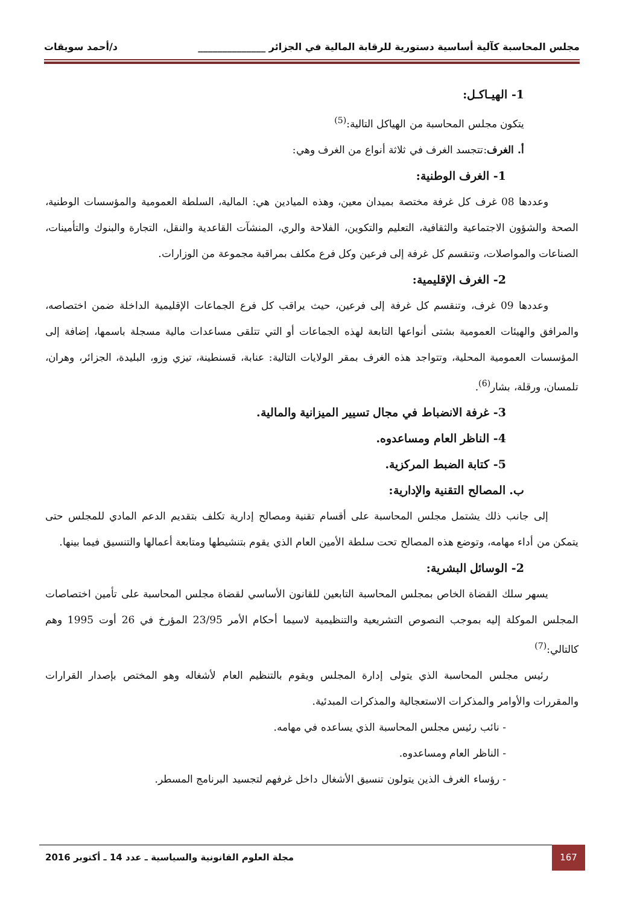مجلس المحاسبة كآلية أساسية دستورية للرقابة المالية في الجزائر ______________ د/أحمد سويقات
1- الهيـاكـل:
يتكون مجلس المحاسبة من الهياكل التالية:<sup>(5)</sup>
أ. الغرف:تتجسد الغرف في ثلاثة أنواع من الغرف وهي:
1- الغرف الوطنية:
وعددها 08 غرف كل غرفة مختصة بميدان معين، وهذه الميادين هي: المالية، السلطة العمومية والمؤسسات الوطنية، الصحة والشؤون الاجتماعية والثقافية، التعليم والتكوين، الفلاحة والري، المنشآت القاعدية والنقل، التجارة والبنوك والتأمينات، الصناعات والمواصلات، وتنقسم كل غرفة إلى فرعين وكل فرع مكلف بمراقبة مجموعة من الوزارات.
2- الغرف الإقليمية:
وعددها 09 غرف، وتنقسم كل غرفة إلى فرعين، حيث يراقب كل فرع الجماعات الإقليمية الداخلة ضمن اختصاصه، والمرافق والهيئات العمومية بشتى أنواعها التابعة لهذه الجماعات أو التي تتلقى مساعدات مالية مسجلة باسمها، إضافة إلى المؤسسات العمومية المحلية، وتتواجد هذه الغرف بمقر الولايات التالية: عنابة، قسنطينة، تيزي وزو، البليدة، الجزائر، وهران، تلمسان، ورقلة، بشار<sup>(6)</sup>.
3- غرفة الانضباط في مجال تسيير الميزانية والمالية.
4- الناظر العام ومساعدوه.
5- كتابة الضبط المركزية.
ب. المصالح التقنية والإدارية:
إلى جانب ذلك يشتمل مجلس المحاسبة على أقسام تقنية ومصالح إدارية تكلف بتقديم الدعم المادي للمجلس حتى يتمكن من أداء مهامه، وتوضع هذه المصالح تحت سلطة الأمين العام الذي يقوم بتنشيطها ومتابعة أعمالها والتنسيق فيما بينها.
2- الوسائل البشرية:
يسهر سلك القضاة الخاص بمجلس المحاسبة التابعين للقانون الأساسي لقضاة مجلس المحاسبة على تأمين اختصاصات المجلس الموكلة إليه بموجب النصوص التشريعية والتنظيمية لاسيما أحكام الأمر 23/95 المؤرخ في 26 أوت 1995 وهم كالتالي:<sup>(7)</sup>
رئيس مجلس المحاسبة الذي يتولى إدارة المجلس ويقوم بالتنظيم العام لأشغاله وهو المختص بإصدار القرارات والمقررات والأوامر والمذكرات الاستعجالية والمذكرات المبدئية.
- نائب رئيس مجلس المحاسبة الذي يساعده في مهامه.
- الناظر العام ومساعدوه.
- رؤساء الغرف الذين يتولون تنسيق الأشغال داخل غرفهم لتجسيد البرنامج المسطر.
167
مجلة العلوم القانونية والسياسية ـ عدد 14 ـ أكتوبر 2016